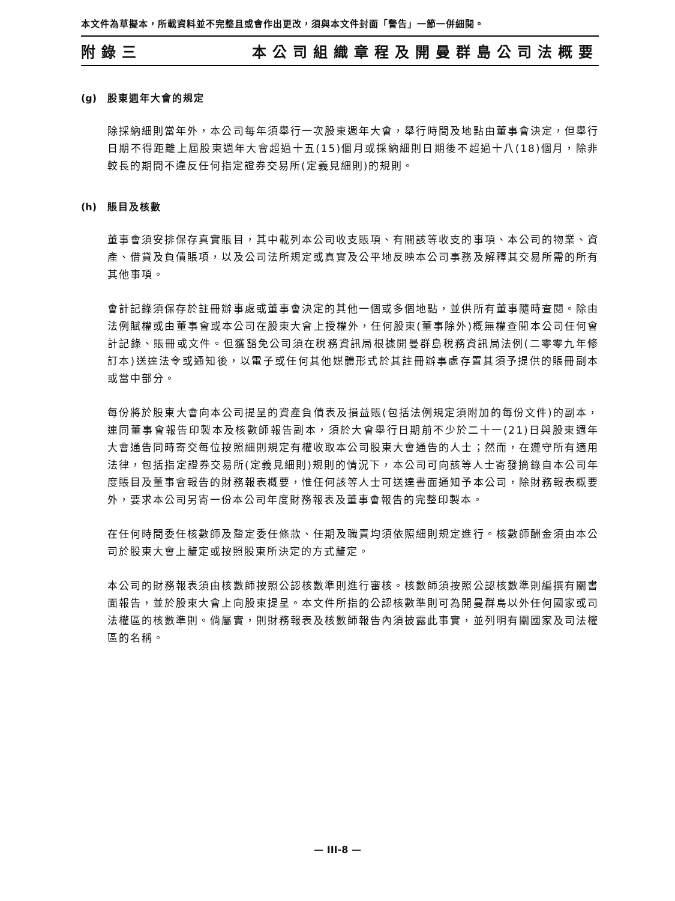本文件為草擬本，所載資料並不完整且或會作出更改，須與本文件封面「警告」一節一併細閱。
附錄三 本公司組織章程及開曼群島公司法概要
(g) 股東週年大會的規定
除採納細則當年外，本公司每年須舉行一次股東週年大會，舉行時間及地點由董事會決定，但舉行日期不得距離上屆股東週年大會超過十五(15)個月或採納細則日期後不超過十八(18)個月，除非較長的期間不違反任何指定證券交易所(定義見細則)的規則。
(h) 賬目及核數
董事會須安排保存真實賬目，其中載列本公司收支賬項、有關該等收支的事項、本公司的物業、資產、借貸及負債賬項，以及公司法所規定或真實及公平地反映本公司事務及解釋其交易所需的所有其他事項。
會計記錄須保存於註冊辦事處或董事會決定的其他一個或多個地點，並供所有董事隨時查閱。除由法例賦權或由董事會或本公司在股東大會上授權外，任何股東(董事除外)概無權查閱本公司任何會計記錄、賬冊或文件。但獲豁免公司須在稅務資訊局根據開曼群島稅務資訊局法例(二零零九年修訂本)送達法令或通知後，以電子或任何其他媒體形式於其註冊辦事處存置其須予提供的賬冊副本或當中部分。
每份將於股東大會向本公司提呈的資產負債表及損益賬(包括法例規定須附加的每份文件)的副本，連同董事會報告印製本及核數師報告副本，須於大會舉行日期前不少於二十一(21)日與股東週年大會通告同時寄交每位按照細則規定有權收取本公司股東大會通告的人士；然而，在遵守所有適用法律，包括指定證券交易所(定義見細則)規則的情況下，本公司可向該等人士寄發摘錄自本公司年度賬目及董事會報告的財務報表概要，惟任何該等人士可送達書面通知予本公司，除財務報表概要外，要求本公司另寄一份本公司年度財務報表及董事會報告的完整印製本。
在任何時間委任核數師及釐定委任條款、任期及職責均須依照細則規定進行。核數師酬金須由本公司於股東大會上釐定或按照股東所決定的方式釐定。
本公司的財務報表須由核數師按照公認核數準則進行審核。核數師須按照公認核數準則編撰有關書面報告，並於股東大會上向股東提呈。本文件所指的公認核數準則可為開曼群島以外任何國家或司法權區的核數準則。倘屬實，則財務報表及核數師報告內須披露此事實，並列明有關國家及司法權區的名稱。
— III-8 —